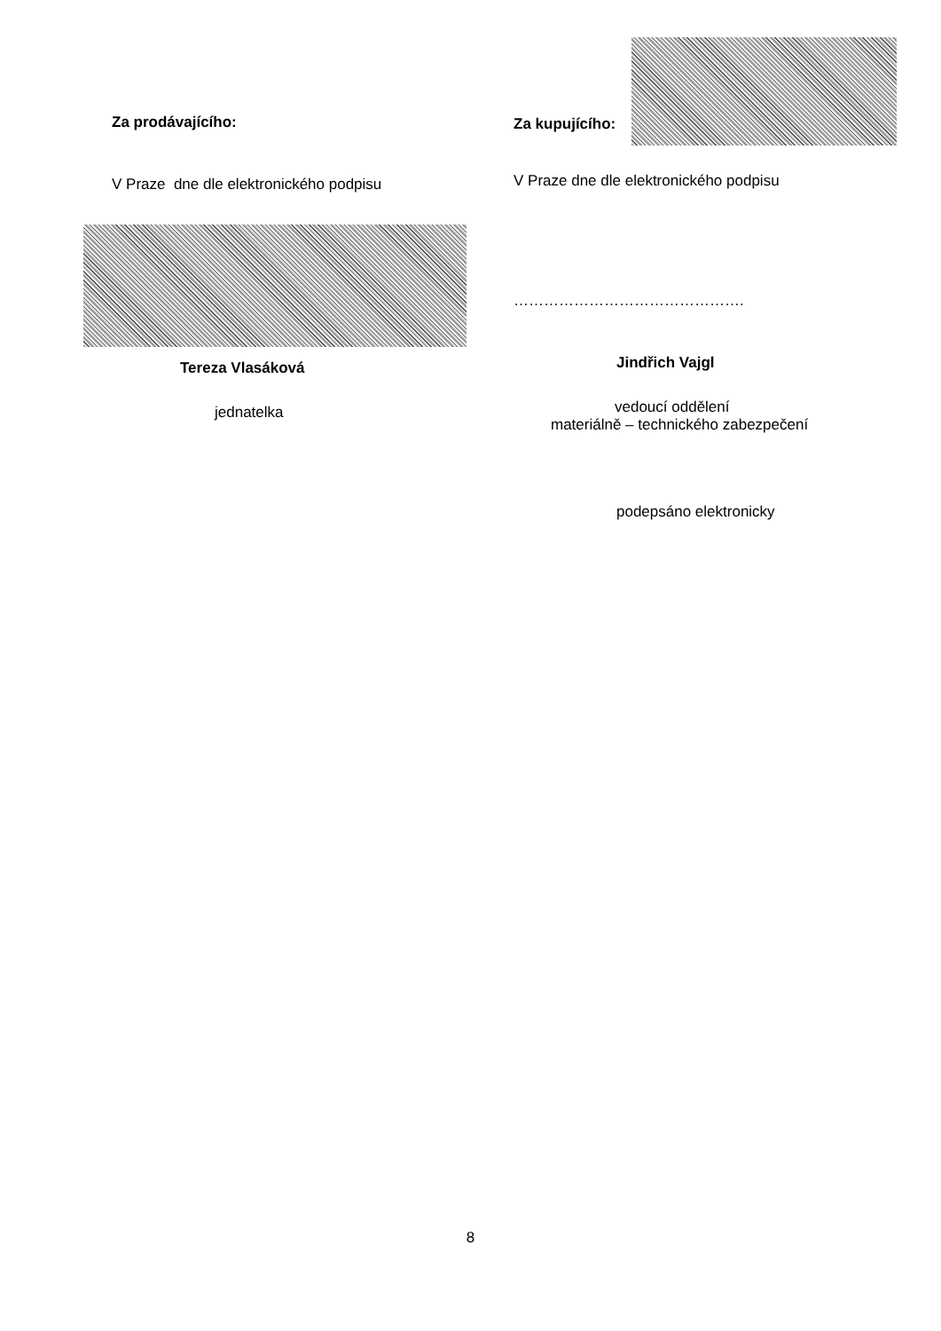Za prodávajícího:
V Praze dne dle elektronického podpisu
Tereza Vlasáková
jednatelka
Za kupujícího:
V Praze dne dle elektronického podpisu
……………………………………….
Jindřich Vajgl
vedoucí oddělení
materiálně – technického zabezpečení
podepsáno elektronicky
8